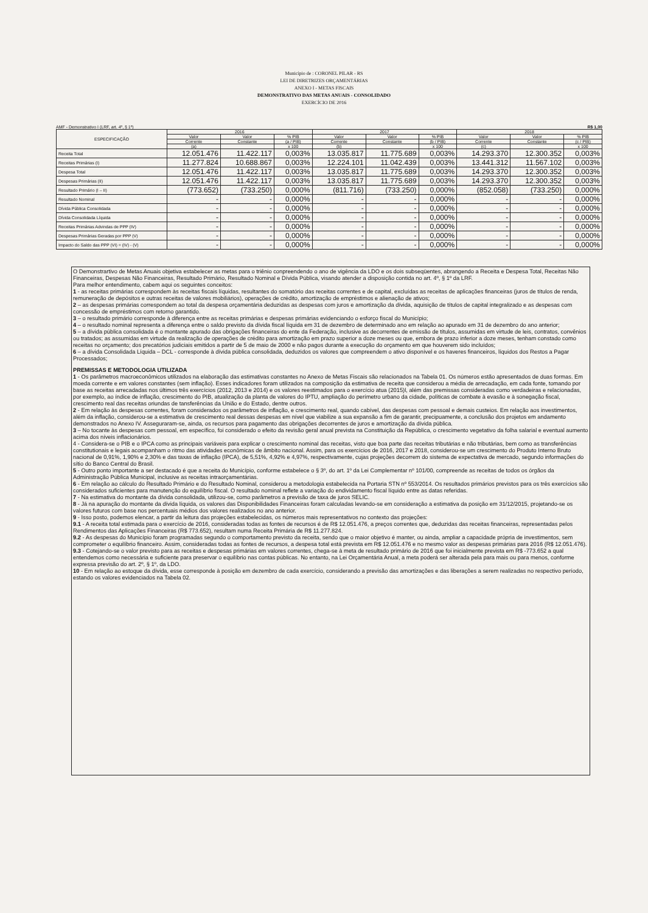Município de : CORONEL PILAR - RS
LEI DE DIRETRIZES ORÇAMENTÁRIAS
ANEXO I - METAS FISCAIS
DEMONSTRATIVO DAS METAS ANUAIS - CONSOLIDADO
EXERCÍCIO DE 2016
AMF - Demonstrativo I (LRF, art. 4º, § 1º) R$ 1,00
| ESPECIFICAÇÃO | 2016 | | | 2017 | | | 2018 | | |
| --- | --- | --- | --- | --- | --- | --- | --- | --- | --- |
| | Valor | Valor | % PIB | Valor | Valor | % PIB | Valor | Valor | % PIB |
| | Corrente | Constante | (a / PIB) | Corrente | Constante | (b / PIB) | Corrente | Constante | (c / PIB) |
| | (a) | | x 100 | (b) | | x 100 | (c) | | x 100 |
| Receita Total | 12.051.476 | 11.422.117 | 0,003% | 13.035.817 | 11.775.689 | 0,003% | 14.293.370 | 12.300.352 | 0,003% |
| Receitas Primárias (I) | 11.277.824 | 10.688.867 | 0,003% | 12.224.101 | 11.042.439 | 0,003% | 13.441.312 | 11.567.102 | 0,003% |
| Despesa Total | 12.051.476 | 11.422.117 | 0,003% | 13.035.817 | 11.775.689 | 0,003% | 14.293.370 | 12.300.352 | 0,003% |
| Despesas Primárias (II) | 12.051.476 | 11.422.117 | 0,003% | 13.035.817 | 11.775.689 | 0,003% | 14.293.370 | 12.300.352 | 0,003% |
| Resultado Primário (I – II) | (773.652) | (733.250) | 0,000% | (811.716) | (733.250) | 0,000% | (852.058) | (733.250) | 0,000% |
| Resultado Nominal | - | - | 0,000% | - | - | 0,000% | - | - | 0,000% |
| Dívida Pública Consolidada | - | - | 0,000% | - | - | 0,000% | - | - | 0,000% |
| Dívida Consolidada Líquida | - | - | 0,000% | - | - | 0,000% | - | - | 0,000% |
| Receitas Primárias Advindas de PPP (IV) | - | - | 0,000% | - | - | 0,000% | - | - | 0,000% |
| Despesas Primárias Geradas por PPP (V) | - | - | 0,000% | - | - | 0,000% | - | - | 0,000% |
| Impacto do Saldo das PPP (VI) = (IV) - (V) | - | - | 0,000% | - | - | 0,000% | - | - | 0,000% |
O Demonstrartivo de Metas Anuais objetiva estabelecer as metas para o triênio conpreendendo o ano de vigência da LDO e os dois subseqüentes, abrangendo a Receita e Despesa Total, Receitas Não Financeiras, Despesas Não Financeiras, Resultado Primário, Resultado Nominal e Dívida Pública, visando atender a disposição contida no art. 4º, § 1º da LRF.
Para melhor entendimento, cabem aqui os seguintes conceitos:
1 - as receitas primárias correspondem às receitas fiscais líquidas, resultantes do somatório das receitas correntes e de capital, excluídas as receitas de aplicações financeiras (juros de títulos de renda, remuneração de depósitos e outras receitas de valores mobiliários), operações de crédito, amortização de empréstimos e alienação de ativos;
2 – as despesas primárias correspondem ao total da despesa orçamentária deduzidas as despesas com juros e amortização da dívida, aquisição de títulos de capital integralizado e as despesas com concessão de empréstimos com retorno garantido.
3 – o resultado primário corresponde à diferença entre as receitas primárias e despesas primárias evidenciando o esforço fiscal do Município;
4 – o resultado nominal representa a diferença entre o saldo previsto da dívida fiscal líquida em 31 de dezembro de determinado ano em relação ao apurado em 31 de dezembro do ano anterior;
5 – a dívida pública consolidada é o montante apurado das obrigações financeiras do ente da Federação, inclusive as decorrentes de emissão de títulos, assumidas em virtude de leis, contratos, convênios ou tratados; as assumidas em virtude da realização de operações de crédito para amortização em prazo superior a doze meses ou que, embora de prazo inferior a doze meses, tenham constado como receitas no orçamento; dos precatórios judiciais emitidos a partir de 5 de maio de 2000 e não pagos durante a execução do orçamento em que houverem sido incluídos;
6 – a dívida Consolidada Líquida – DCL - corresponde à dívida pública consolidada, deduzidos os valores que compreendem o ativo disponível e os haveres financeiros, líquidos dos Restos a Pagar Processados;
PREMISSAS E METODOLOGIA UTILIZADA
1 - Os parâmetros macroeconômicos utilizados na elaboração das estimativas constantes no Anexo de Metas Fiscais são relacionados na Tabela 01. Os números estão apresentados de duas formas. Em moeda corrente e em valores constantes (sem inflação). Esses indicadores foram utilizados na composição da estimativa de receita que considerou a média de arrecadação, em cada fonte, tomando por base as receitas arrecadadas nos últimos três exercícios (2012, 2013 e 2014) e os valores reestimados para o exercício atua (2015)l, além das premissas consideradas como verdadeiras e relacionadas, por exemplo, ao índice de inflação, crescimento do PIB, atualização da planta de valores do IPTU, ampliação do perímetro urbano da cidade, políticas de combate à evasão e à sonegação fiscal, crescimento real das receitas oriundas de tansferências da União e do Estado, dentre outros.
2 - Em relação às despesas correntes, foram considerados os parâmetros de inflação, e crescimento real, quando cabível, das despesas com pessoal e demais custeios. Em relação aos investimentos, além da inflação, considerou-se a estimativa de crescimento real dessas despesas em nível que viabilize a sua expansão a fim de garantir, precipuamente, a conclusão dos projetos em andamento demonstrados no Anexo IV. Asseguraram-se, ainda, os recursos para pagamento das obrigações decorrentes de juros e amortização da dívida pública.
3 – No tocante às despesas com pessoal, em específico, foi considerado o efeito da revisão geral anual prevista na Constituição da República, o crescimento vegetativo da folha salarial e eventual aumento acima dos níveis inflacionários.
4 - Considera-se o PIB e o IPCA como as principais variáveis para explicar o crescimento nominal das receitas, visto que boa parte das receitas tributárias e não tributárias, bem como as transferências constitutionais e legais acompanham o ritmo das atividades econômicas de âmbito nacional. Assim, para os exercícios de 2016, 2017 e 2018, considerou-se um crescimento do Produto Interno Bruto nacional de 0,91%, 1,90% e 2,30% e das taxas de inflação (IPCA), de 5,51%, 4,92% e 4,97%, respectivamente, cujas projeções decorrem do sistema de expectativa de mercado, segundo informações do sítio do Banco Central do Brasil.
5 - Outro ponto importante a ser destacado é que a receita do Município, conforme estabelece o § 3º, do art. 1º da Lei Complementar nº 101/00, compreende as receitas de todos os órgãos da Administração Pública Municipal, inclusive as receitas intraorçamentárias.
6 - Em relação ao cálculo do Resultado Primário e do Resultado Nominal, considerou a metodologia estabelecida na Portaria STN nº 553/2014. Os resultados primários previstos para os três exercícios são considerados suficientes para manutenção do equilíbrio fiscal. O resultado nominal reflete a variação do endividamento fiscal líquido entre as datas referidas.
7 - Na estimativa do montante da dívida consolidada, utilizou-se, como parâmetros a previsão de taxa de juros SELIC.
8 - Já na apuração do montante da dívida líquida, os valores das Disponibilidades Financeiras foram calculadas levando-se em consideração a estimativa da posição em 31/12/2015, projetando-se os valores futuros com base nos percentuais médios dos valores realizados no ano anterior.
9 - Isso posto, podemos elencar, a partir da leitura das projeções estabelecidas, os números mais representativos no contexto das projeções:
9.1 - A receita total estimada para o exercício de 2016, consideradas todas as fontes de recursos é de R$ 12.051.476, a preços correntes que, deduzidas das receitas financeiras, representadas pelos Rendimentos das Aplicações Financeiras (R$ 773.652), resultam numa Receita Primária de R$ 11.277.824.
9.2 - As despesas do Município foram programadas segundo o comportamento previsto da receita, sendo que o maior objetivo é manter, ou ainda, ampliar a capacidade própria de investimentos, sem comprometer o equilíbrio financeiro. Assim, consideradas todas as fontes de recursos, a despesa total está prevista em R$ 12.051.476 e no mesmo valor as despesas primárias para 2016 (R$ 12.051.476).
9.3 - Cotejando-se o valor previsto para as receitas e despesas primárias em valores correntes, chega-se à meta de resultado primário de 2016 que foi inicialmente prevista em R$ -773.652 a qual entendemos como necessária e suficiente para preservar o equilíbrio nas contas públicas. No entanto, na Lei Orçamentária Anual, a meta poderá ser alterada pela para mais ou para menos, conforme expressa previsão do art. 2º, § 1º, da LDO.
10 - Em relação ao estoque da dívida, esse corresponde à posição em dezembro de cada exercício, considerando a previsão das amortizações e das liberações a serem realizadas no respectivo período, estando os valores evidenciados na Tabela 02.